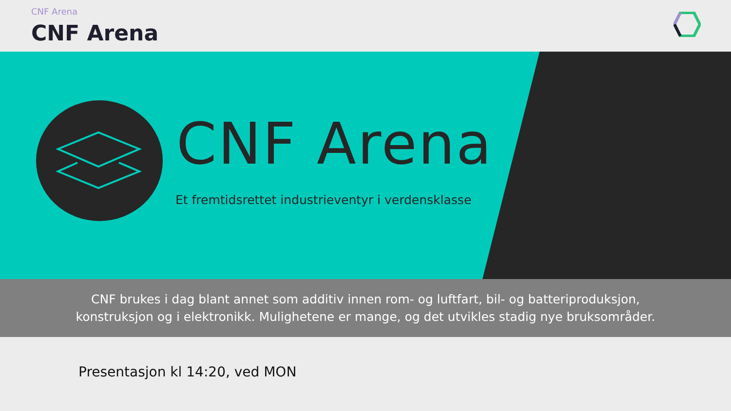CNF Arena
CNF Arena
CNF Arena
Et fremtidsrettet industrieventyr i verdensklasse
CNF brukes i dag blant annet som additiv innen rom- og luftfart, bil- og batteriproduksjon,
konstruksjon og i elektronikk. Mulighetene er mange, og det utvikles stadig nye bruksområder.
Presentasjon kl 14:20, ved MON